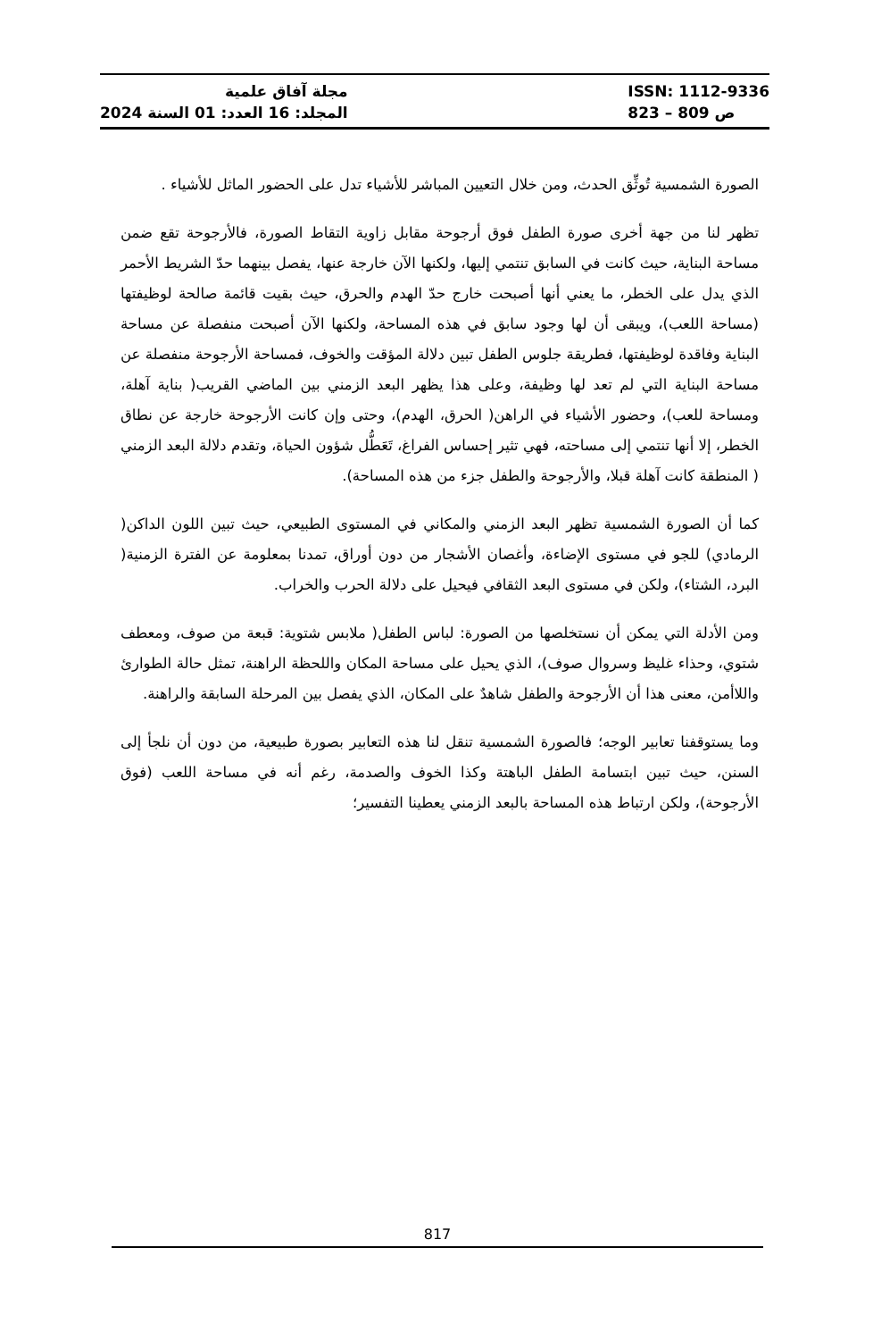مجلة آفاق علمية
المجلد: 16 العدد: 01 السنة 2024
ISSN: 1112-9336
ص 809 – 823
الصورة الشمسية تُوثِّق الحدث، ومن خلال التعيين المباشر للأشياء تدل على الحضور الماثل للأشياء .
تظهر لنا من جهة أخرى صورة الطفل فوق أرجوحة مقابل زاوية التقاط الصورة، فالأرجوحة تقع ضمن مساحة البناية، حيث كانت في السابق تنتمي إليها، ولكنها الآن خارجة عنها، يفصل بينهما حدّ الشريط الأحمر الذي يدل على الخطر، ما يعني أنها أصبحت خارج حدّ الهدم والحرق، حيث بقيت قائمة صالحة لوظيفتها (مساحة اللعب)، ويبقى أن لها وجود سابق في هذه المساحة، ولكنها الآن أصبحت منفصلة عن مساحة البناية وفاقدة لوظيفتها، فطريقة جلوس الطفل تبين دلالة المؤقت والخوف، فمساحة الأرجوحة منفصلة عن مساحة البناية التي لم تعد لها وظيفة، وعلى هذا يظهر البعد الزمني بين الماضي القريب( بناية آهلة، ومساحة للعب)، وحضور الأشياء في الراهن( الحرق، الهدم)، وحتى وإن كانت الأرجوحة خارجة عن نطاق الخطر، إلا أنها تنتمي إلى مساحته، فهي تثير إحساس الفراغ، تَعَطُّل شؤون الحياة، وتقدم دلالة البعد الزمني ( المنطقة كانت آهلة قبلا، والأرجوحة والطفل جزء من هذه المساحة).
كما أن الصورة الشمسية تظهر البعد الزمني والمكاني في المستوى الطبيعي، حيث تبين اللون الداكن( الرمادي) للجو في مستوى الإضاءة، وأغصان الأشجار من دون أوراق، تمدنا بمعلومة عن الفترة الزمنية( البرد، الشتاء)، ولكن في مستوى البعد الثقافي فيحيل على دلالة الحرب والخراب.
ومن الأدلة التي يمكن أن نستخلصها من الصورة: لباس الطفل( ملابس شتوية: قبعة من صوف، ومعطف شتوي، وحذاء غليظ وسروال صوف)، الذي يحيل على مساحة المكان واللحظة الراهنة، تمثل حالة الطوارئ واللاأمن، معنى هذا أن الأرجوحة والطفل شاهدٌ على المكان، الذي يفصل بين المرحلة السابقة والراهنة.
وما يستوقفنا تعابير الوجه؛ فالصورة الشمسية تنقل لنا هذه التعابير بصورة طبيعية، من دون أن نلجأ إلى السنن، حيث تبين ابتسامة الطفل الباهتة وكذا الخوف والصدمة، رغم أنه في مساحة اللعب (فوق الأرجوحة)، ولكن ارتباط هذه المساحة بالبعد الزمني يعطينا التفسير؛
817